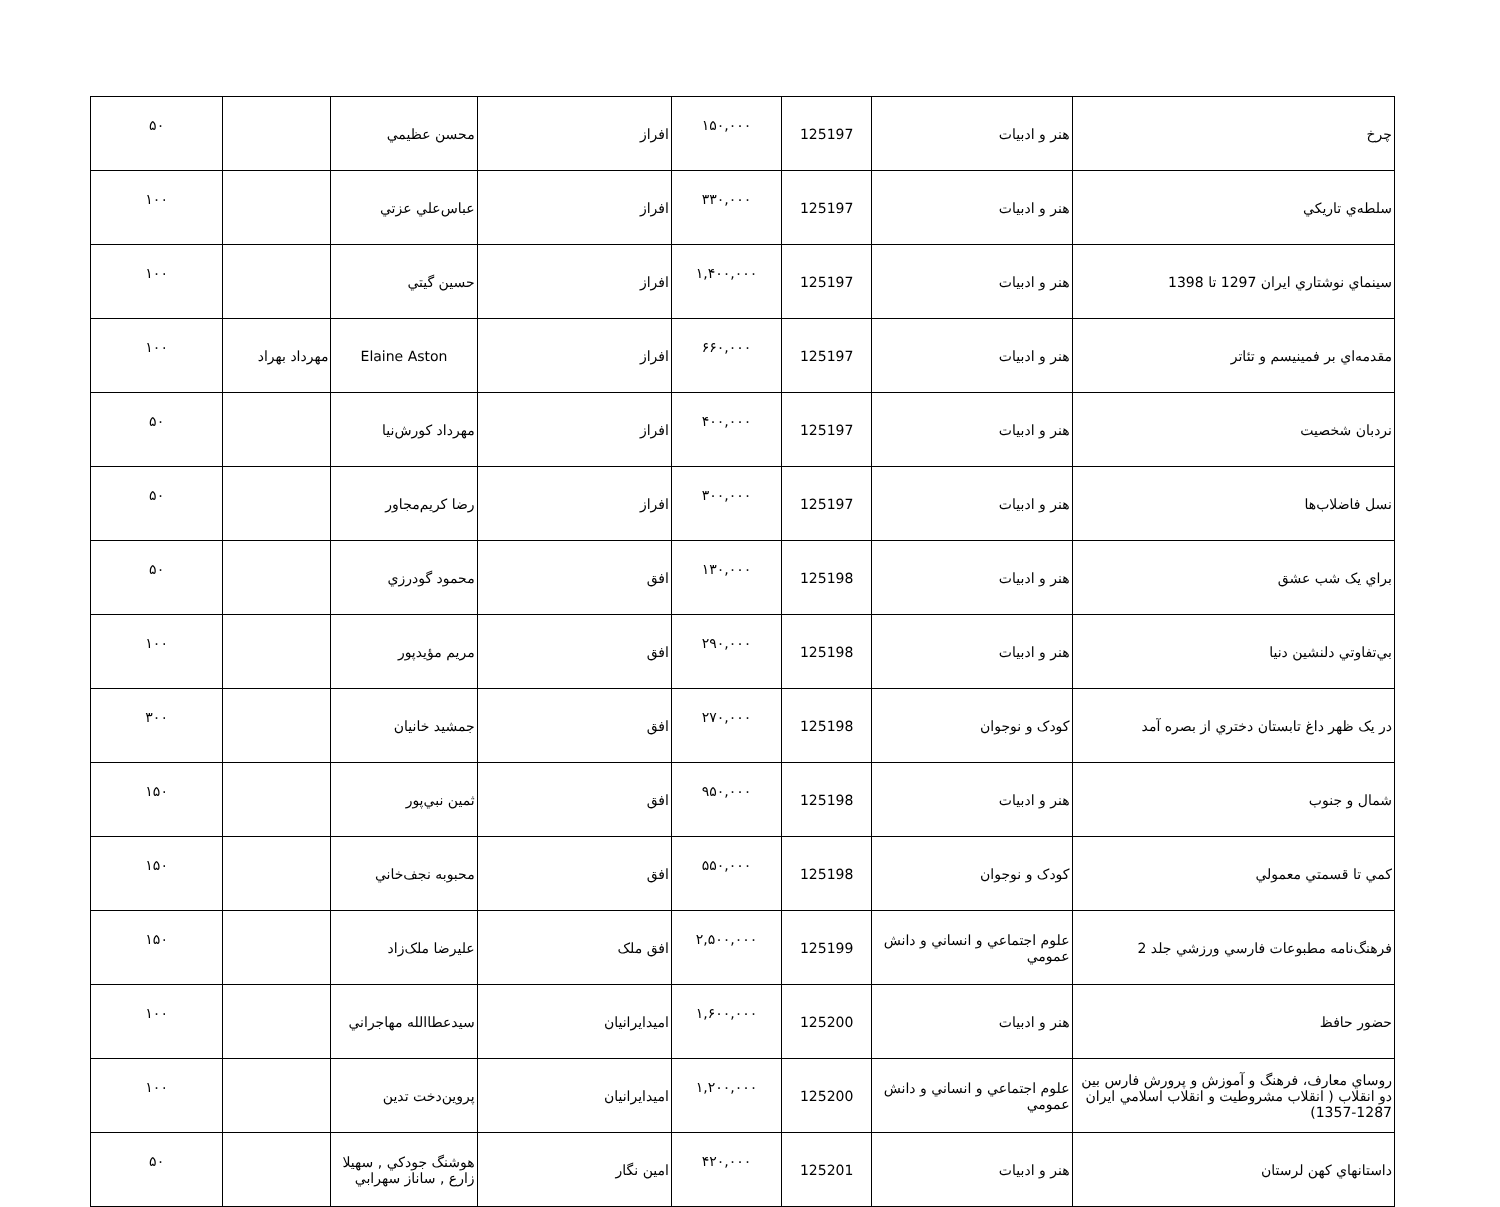| چرخ | هنر و ادبيات | 125197 | ۱۵۰,۰۰۰ | افراز | محسن عظيمي | | ۵۰ |
| سلطه‌ي تاريکي | هنر و ادبيات | 125197 | ۳۳۰,۰۰۰ | افراز | عباس‌علي عزتي | | ۱۰۰ |
| سينماي نوشتاري ايران 1297 تا 1398 | هنر و ادبيات | 125197 | ۱,۴۰۰,۰۰۰ | افراز | حسين گيتي | | ۱۰۰ |
| مقدمه‌اي بر فمينيسم و تئاتر | هنر و ادبيات | 125197 | ۶۶۰,۰۰۰ | افراز | Elaine Aston | مهرداد بهراد | ۱۰۰ |
| نردبان شخصيت | هنر و ادبيات | 125197 | ۴۰۰,۰۰۰ | افراز | مهرداد کورش‌نيا | | ۵۰ |
| نسل فاضلاب‌ها | هنر و ادبيات | 125197 | ۳۰۰,۰۰۰ | افراز | رضا کريم‌مجاور | | ۵۰ |
| براي يک شب عشق | هنر و ادبيات | 125198 | ۱۳۰,۰۰۰ | افق | محمود گودرزي | | ۵۰ |
| بي‌تفاوتي دلنشين دنيا | هنر و ادبيات | 125198 | ۲۹۰,۰۰۰ | افق | مريم مؤيدپور | | ۱۰۰ |
| در يک ظهر داغ تابستان دختري از بصره آمد | کودک و نوجوان | 125198 | ۲۷۰,۰۰۰ | افق | جمشيد خانيان | | ۳۰۰ |
| شمال و جنوب | هنر و ادبيات | 125198 | ۹۵۰,۰۰۰ | افق | ثمين نبي‌پور | | ۱۵۰ |
| کمي تا قسمتي معمولي | کودک و نوجوان | 125198 | ۵۵۰,۰۰۰ | افق | محبوبه نجف‌خاني | | ۱۵۰ |
| فرهنگ‌نامه مطبوعات فارسي ورزشي جلد 2 | علوم اجتماعي و انساني و دانش عمومي | 125199 | ۲,۵۰۰,۰۰۰ | افق ملک | عليرضا ملک‌زاد | | ۱۵۰ |
| حضور حافظ | هنر و ادبيات | 125200 | ۱,۶۰۰,۰۰۰ | اميدايرانيان | سيدعطاالله مهاجراني | | ۱۰۰ |
| روساي معارف، فرهنگ و آموزش و پرورش فارس بين دو انقلاب ( انقلاب مشروطيت و انقلاب اسلامي ايران 1287-1357) | علوم اجتماعي و انساني و دانش عمومي | 125200 | ۱,۲۰۰,۰۰۰ | اميدايرانيان | پروين‌دخت تدين | | ۱۰۰ |
| داستانهاي کهن لرستان | هنر و ادبيات | 125201 | ۴۲۰,۰۰۰ | امين نگار | هوشنگ جودکي , سهيلا زارع , ساناز سهرابي | | ۵۰ |